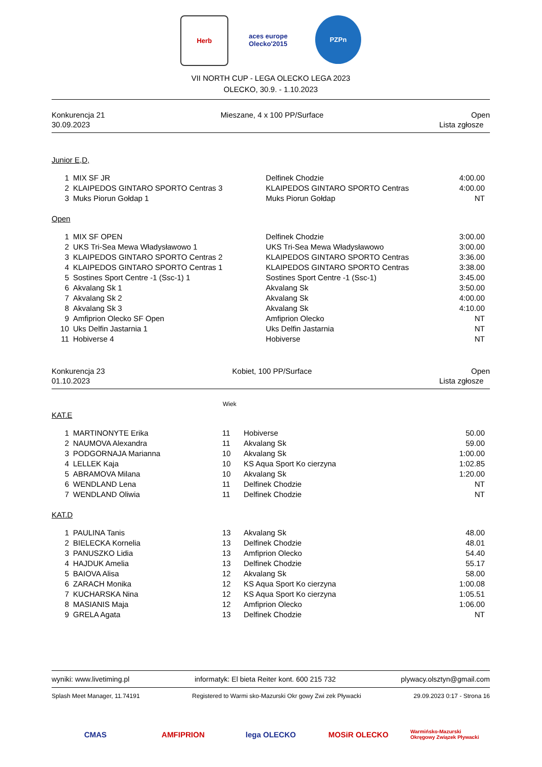Herb aces europe Olecko'2015
PZPn
VII NORTH CUP - LEGA OLECKO LEGA 2023
OLECKO, 30.9. - 1.10.2023
Konkurencja 21
30.09.2023
Mieszane, 4 x 100 PP/Surface Open
Lista zgłosze
Junior E,D,
| 1 | MIX SF JR | Delfinek Chodzie | 4:00.00 |
| 2 | KLAIPEDOS GINTARO SPORTO Centras 3 | KLAIPEDOS GINTARO SPORTO Centras | 4:00.00 |
| 3 | Muks Piorun Gołdap 1 | Muks Piorun Gołdap | NT |
Open
| 1 | MIX SF OPEN | Delfinek Chodzie | 3:00.00 |
| 2 | UKS Tri-Sea Mewa Władysławowo 1 | UKS Tri-Sea Mewa Władysławowo | 3:00.00 |
| 3 | KLAIPEDOS GINTARO SPORTO Centras 2 | KLAIPEDOS GINTARO SPORTO Centras | 3:36.00 |
| 4 | KLAIPEDOS GINTARO SPORTO Centras 1 | KLAIPEDOS GINTARO SPORTO Centras | 3:38.00 |
| 5 | Sostines Sport Centre -1 (Ssc-1) 1 | Sostines Sport Centre -1 (Ssc-1) | 3:45.00 |
| 6 | Akvalang Sk 1 | Akvalang Sk | 3:50.00 |
| 7 | Akvalang Sk 2 | Akvalang Sk | 4:00.00 |
| 8 | Akvalang Sk 3 | Akvalang Sk | 4:10.00 |
| 9 | Amfiprion Olecko SF Open | Amfiprion Olecko | NT |
| 10 | Uks Delfin Jastarnia 1 | Uks Delfin Jastarnia | NT |
| 11 | Hobiverse 4 | Hobiverse | NT |
Konkurencja 23
01.10.2023
Kobiet, 100 PP/Surface Open
Lista zgłosze
Wiek
KAT.E
| 1 | MARTINONYTE Erika | 11 | Hobiverse | 50.00 |
| 2 | NAUMOVA Alexandra | 11 | Akvalang Sk | 59.00 |
| 3 | PODGORNAJA Marianna | 10 | Akvalang Sk | 1:00.00 |
| 4 | LELLEK Kaja | 10 | KS Aqua Sport Ko cierzyna | 1:02.85 |
| 5 | ABRAMOVA Milana | 10 | Akvalang Sk | 1:20.00 |
| 6 | WENDLAND Lena | 11 | Delfinek Chodzie | NT |
| 7 | WENDLAND Oliwia | 11 | Delfinek Chodzie | NT |
KAT.D
| 1 | PAULINA Tanis | 13 | Akvalang Sk | 48.00 |
| 2 | BIELECKA Kornelia | 13 | Delfinek Chodzie | 48.01 |
| 3 | PANUSZKO Lidia | 13 | Amfiprion Olecko | 54.40 |
| 4 | HAJDUK Amelia | 13 | Delfinek Chodzie | 55.17 |
| 5 | BAIOVA Alisa | 12 | Akvalang Sk | 58.00 |
| 6 | ZARACH Monika | 12 | KS Aqua Sport Ko cierzyna | 1:00.08 |
| 7 | KUCHARSKA Nina | 12 | KS Aqua Sport Ko cierzyna | 1:05.51 |
| 8 | MASIANIS Maja | 12 | Amfiprion Olecko | 1:06.00 |
| 9 | GRELA Agata | 13 | Delfinek Chodzie | NT |
wyniki: www.livetiming.pl informatyk: El bieta Reiter kont. 600 215 732 plywacy.olsztyn@gmail.com
Splash Meet Manager, 11.74191 Registered to Warmi sko-Mazurski Okr gowy Zwi zek Pływacki 29.09.2023 0:17 - Strona 16
CMAS AMFIPRION lega OLECKO MOSiR OLECKO
Warmińsko-Mazurski Okręgowy Związek Pływacki